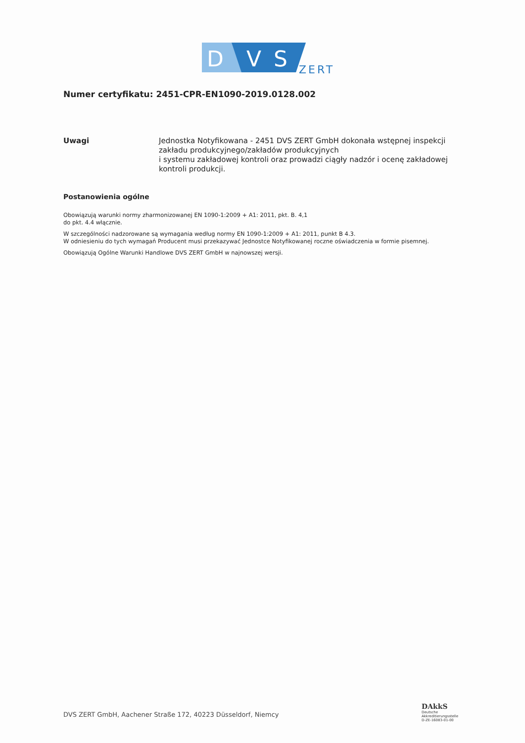D
V
S
ZERT
Numer certyfikatu: 2451-CPR-EN1090-2019.0128.002
Uwagi Jednostka Notyfikowana - 2451 DVS ZERT GmbH dokonała wstępnej inspekcji zakładu produkcyjnego/zakładów produkcyjnych
i systemu zakładowej kontroli oraz prowadzi ciągły nadzór i ocenę zakładowej kontroli produkcji.
Postanowienia ogólne
Obowiązują warunki normy zharmonizowanej EN 1090-1:2009 + A1: 2011, pkt. B. 4,1
do pkt. 4.4 włącznie.
W szczególności nadzorowane są wymagania według normy EN 1090-1:2009 + A1: 2011, punkt B 4.3.
W odniesieniu do tych wymagań Producent musi przekazywać Jednostce Notyfikowanej roczne oświadczenia w formie pisemnej.
Obowiązują Ogólne Warunki Handlowe DVS ZERT GmbH w najnowszej wersji.
DVS ZERT GmbH, Aachener Straße 172, 40223 Düsseldorf, Niemcy
DAkkS
Deutsche
Akkreditierungsstelle
D-ZE-16083-01-00